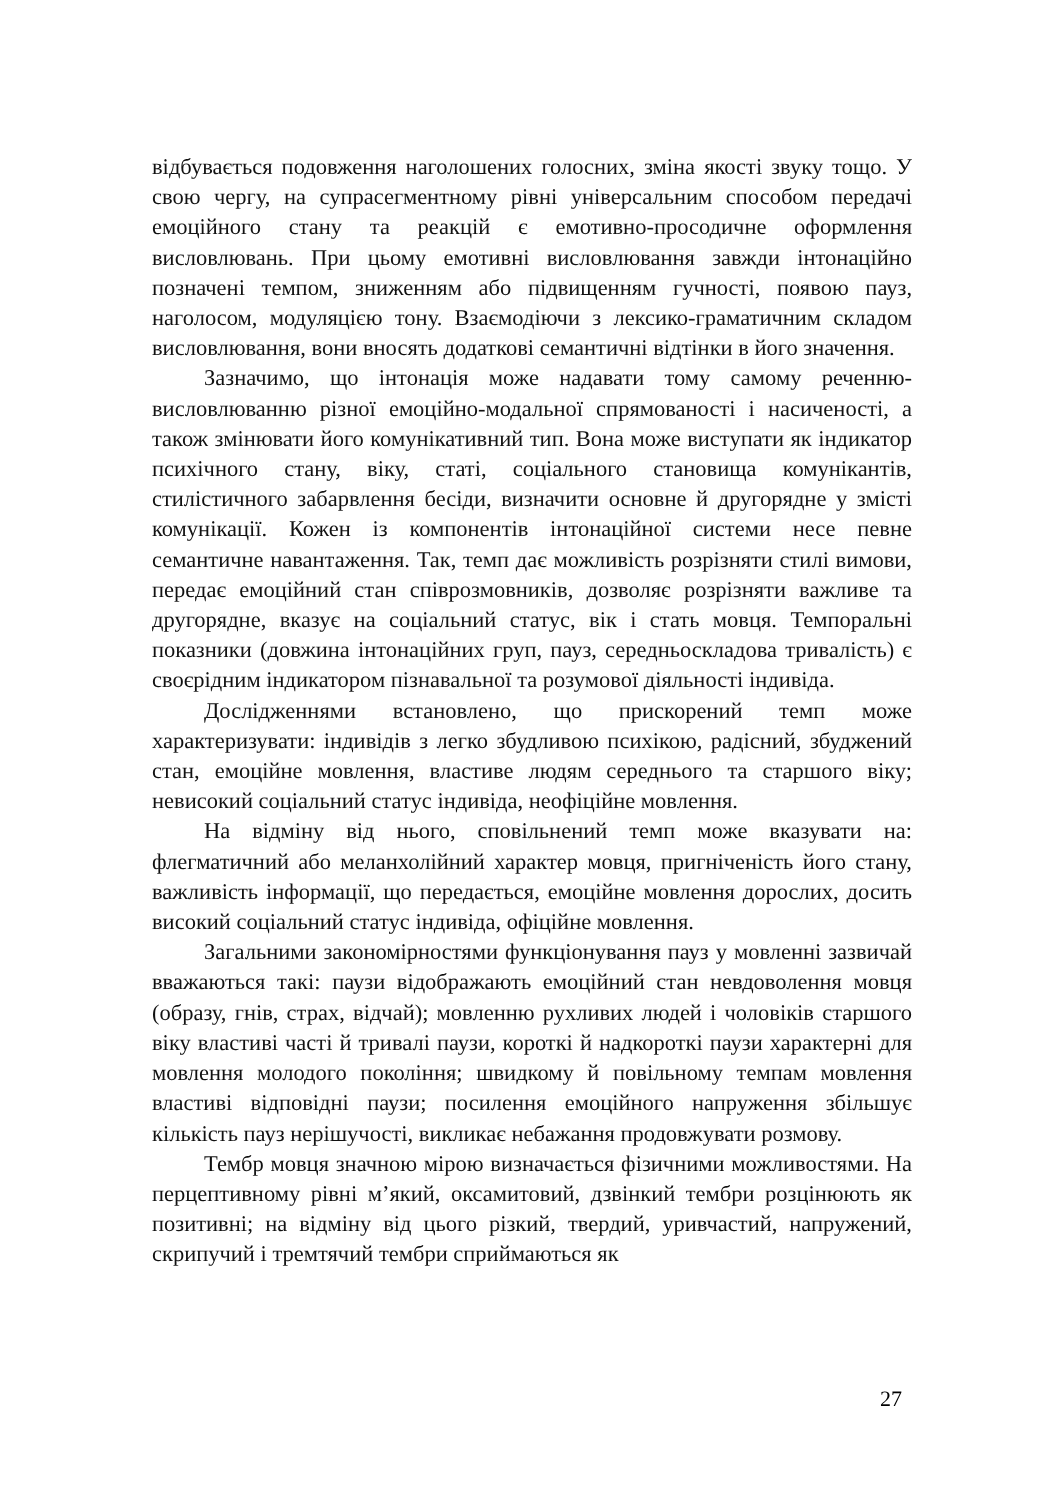відбувається подовження наголошених голосних, зміна якості звуку тощо. У свою чергу, на супрасегментному рівні універсальним способом передачі емоційного стану та реакцій є емотивно-просодичне оформлення висловлювань. При цьому емотивні висловлювання завжди інтонаційно позначені темпом, зниженням або підвищенням гучності, появою пауз, наголосом, модуляцією тону. Взаємодіючи з лексико-граматичним складом висловлювання, вони вносять додаткові семантичні відтінки в його значення.
Зазначимо, що інтонація може надавати тому самому реченню-висловлюванню різної емоційно-модальної спрямованості і насиченості, а також змінювати його комунікативний тип. Вона може виступати як індикатор психічного стану, віку, статі, соціального становища комунікантів, стилістичного забарвлення бесіди, визначити основне й другорядне у змісті комунікації. Кожен із компонентів інтонаційної системи несе певне семантичне навантаження. Так, темп дає можливість розрізняти стилі вимови, передає емоційний стан співрозмовників, дозволяє розрізняти важливе та другорядне, вказує на соціальний статус, вік і стать мовця. Темпоральні показники (довжина інтонаційних груп, пауз, середньоскладова тривалість) є своєрідним індикатором пізнавальної та розумової діяльності індивіда.
Дослідженнями встановлено, що прискорений темп може характеризувати: індивідів з легко збудливою психікою, радісний, збуджений стан, емоційне мовлення, властиве людям середнього та старшого віку; невисокий соціальний статус індивіда, неофіційне мовлення.
На відміну від нього, сповільнений темп може вказувати на: флегматичний або меланхолійний характер мовця, пригніченість його стану, важливість інформації, що передається, емоційне мовлення дорослих, досить високий соціальний статус індивіда, офіційне мовлення.
Загальними закономірностями функціонування пауз у мовленні зазвичай вважаються такі: паузи відображають емоційний стан невдоволення мовця (образу, гнів, страх, відчай); мовленню рухливих людей і чоловіків старшого віку властиві часті й тривалі паузи, короткі й надкороткі паузи характерні для мовлення молодого покоління; швидкому й повільному темпам мовлення властиві відповідні паузи; посилення емоційного напруження збільшує кількість пауз нерішучості, викликає небажання продовжувати розмову.
Тембр мовця значною мірою визначається фізичними можливостями. На перцептивному рівні м’який, оксамитовий, дзвінкий тембри розцінюють як позитивні; на відміну від цього різкий, твердий, уривчастий, напружений, скрипучий і тремтячий тембри сприймаються як
27